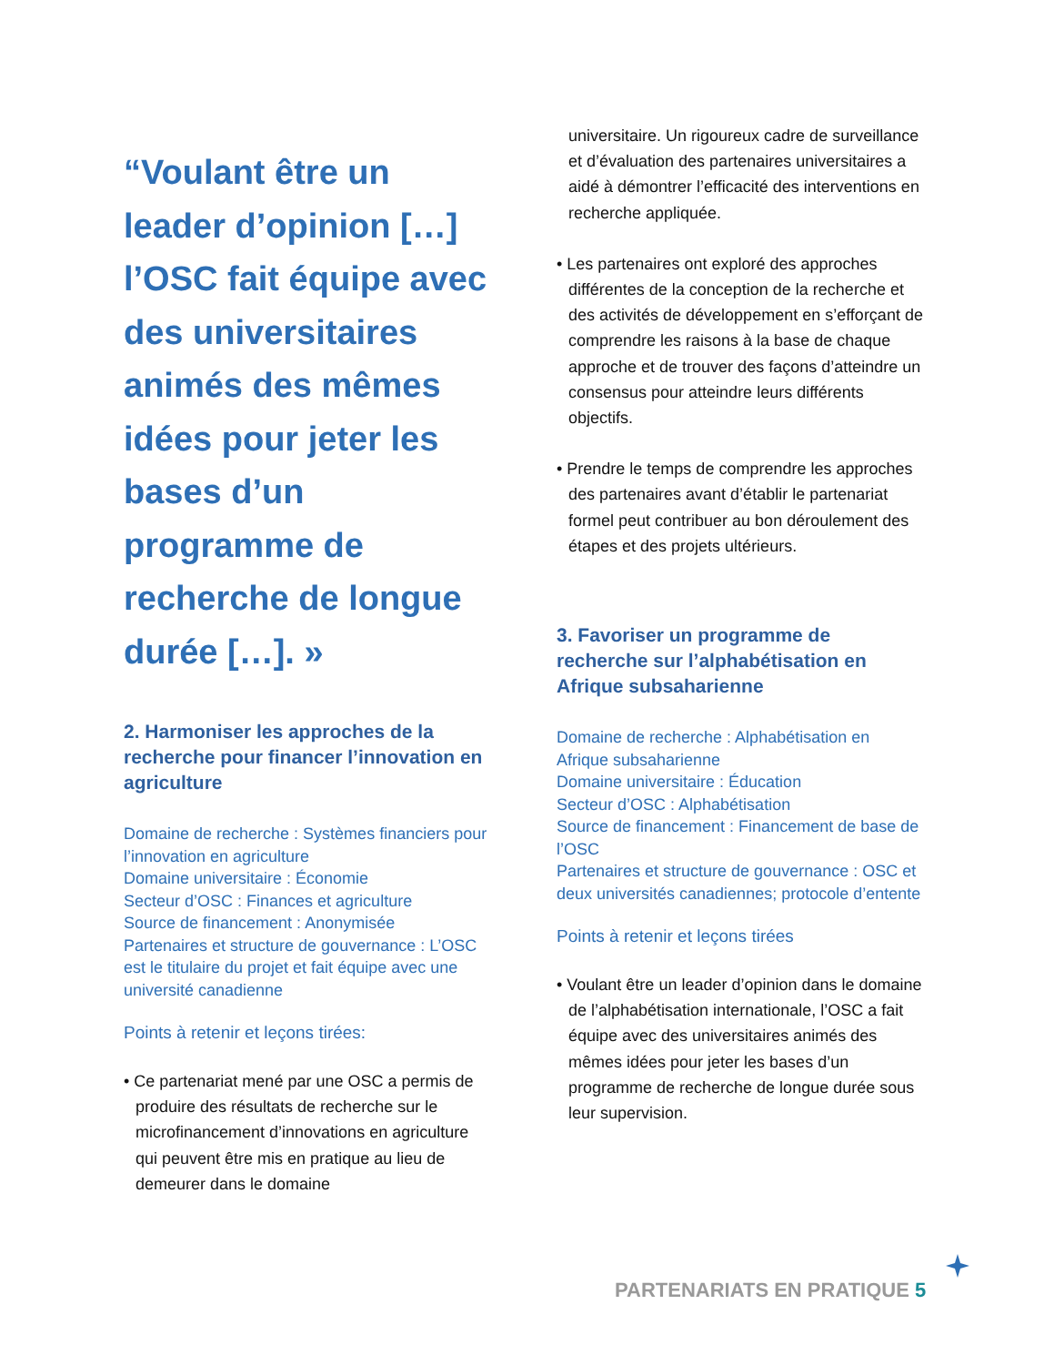“Voulant être un leader d’opinion […] l’OSC fait équipe avec des universitaires animés des mêmes idées pour jeter les bases d’un programme de recherche de longue durée […]. »
2. Harmoniser les approches de la recherche pour financer l’innovation en agriculture
Domaine de recherche : Systèmes financiers pour l’innovation en agriculture
Domaine universitaire : Économie
Secteur d’OSC : Finances et agriculture
Source de financement : Anonymisée
Partenaires et structure de gouvernance : L’OSC est le titulaire du projet et fait équipe avec une université canadienne
Points à retenir et leçons tirées:
• Ce partenariat mené par une OSC a permis de produire des résultats de recherche sur le microfinancement d’innovations en agriculture qui peuvent être mis en pratique au lieu de demeurer dans le domaine
universitaire. Un rigoureux cadre de surveillance et d’évaluation des partenaires universitaires a aidé à démontrer l’efficacité des interventions en recherche appliquée.
• Les partenaires ont exploré des approches différentes de la conception de la recherche et des activités de développement en s’efforçant de comprendre les raisons à la base de chaque approche et de trouver des façons d’atteindre un consensus pour atteindre leurs différents objectifs.
• Prendre le temps de comprendre les approches des partenaires avant d’établir le partenariat formel peut contribuer au bon déroulement des étapes et des projets ultérieurs.
3. Favoriser un programme de recherche sur l’alphabétisation en Afrique subsaharienne
Domaine de recherche : Alphabétisation en Afrique subsaharienne
Domaine universitaire : Éducation
Secteur d’OSC : Alphabétisation
Source de financement : Financement de base de l’OSC
Partenaires et structure de gouvernance : OSC et deux universités canadiennes; protocole d’entente
Points à retenir et leçons tirées
• Voulant être un leader d’opinion dans le domaine de l’alphabétisation internationale, l’OSC a fait équipe avec des universitaires animés des mêmes idées pour jeter les bases d’un programme de recherche de longue durée sous leur supervision.
PARTENARIATS EN PRATIQUE 5